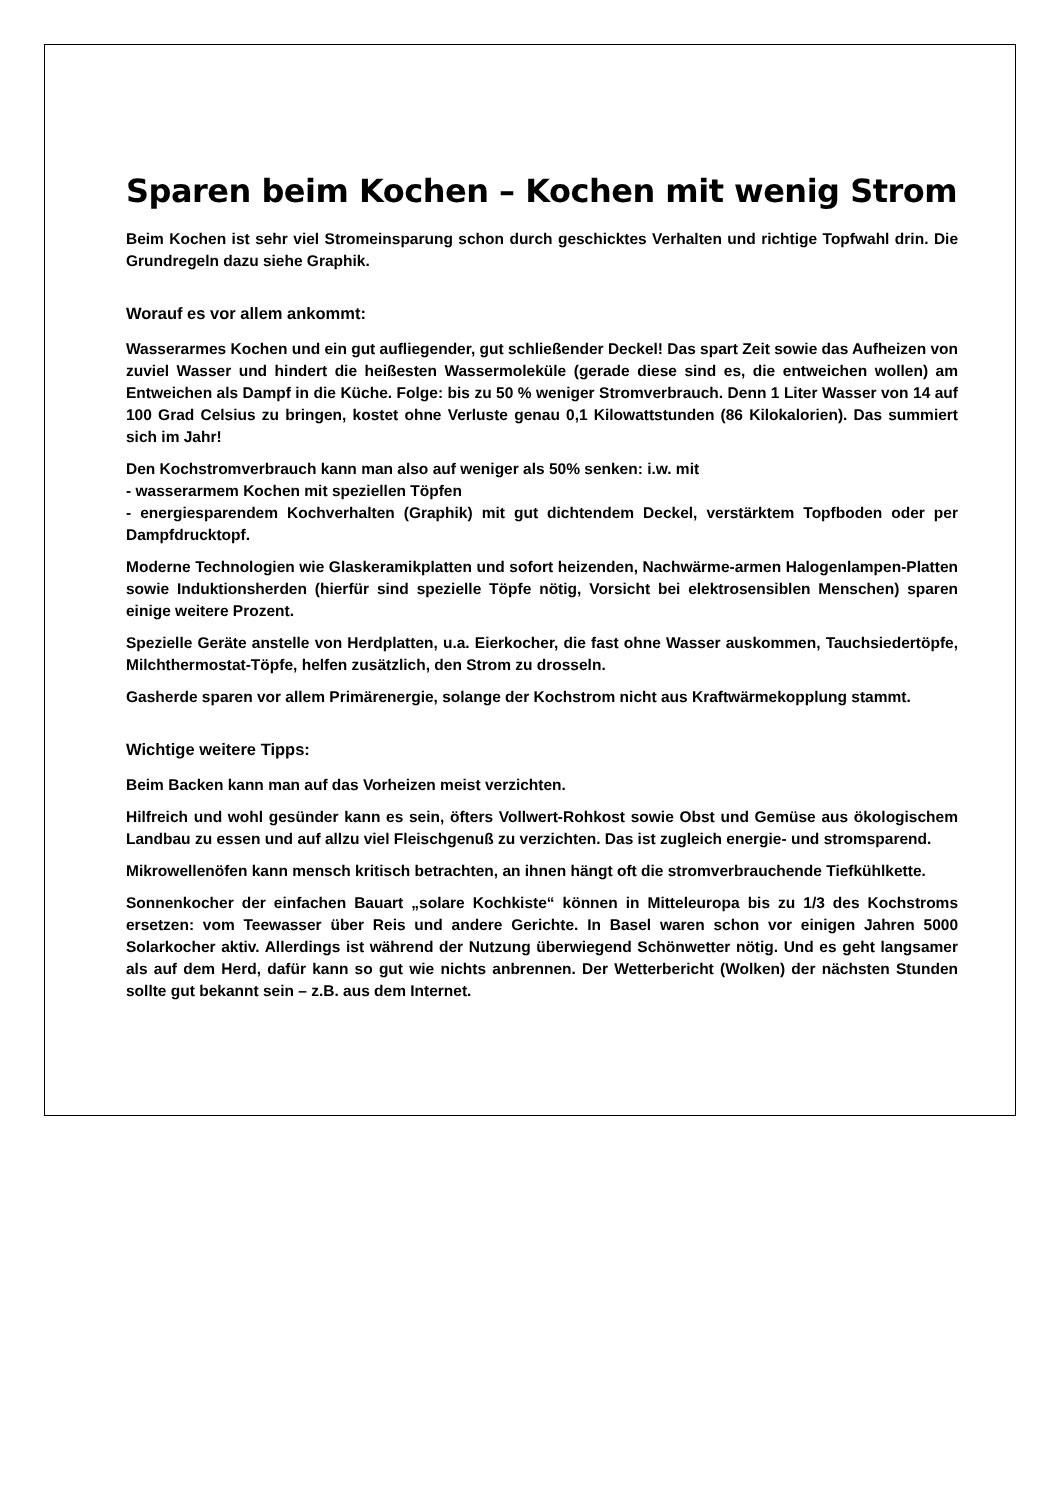Sparen beim Kochen – Kochen mit wenig Strom
Beim Kochen ist sehr viel Stromeinsparung schon durch geschicktes Verhalten und richtige Topfwahl drin. Die Grundregeln dazu siehe Graphik.
Worauf es vor allem ankommt:
Wasserarmes Kochen und ein gut aufliegender, gut schließender Deckel! Das spart Zeit sowie das Aufheizen von zuviel Wasser und hindert die heißesten Wassermoleküle (gerade diese sind es, die entweichen wollen) am Entweichen als Dampf in die Küche. Folge: bis zu 50 % weniger Stromverbrauch. Denn 1 Liter Wasser von 14 auf 100 Grad Celsius zu bringen, kostet ohne Verluste genau 0,1 Kilowattstunden (86 Kilokalorien). Das summiert sich im Jahr!
Den Kochstromverbrauch kann man also auf weniger als 50% senken: i.w. mit
- wasserarmem Kochen mit speziellen Töpfen
- energiesparendem Kochverhalten (Graphik) mit gut dichtendem Deckel, verstärktem Topfboden oder per Dampfdrucktopf.
Moderne Technologien wie Glaskeramikplatten und sofort heizenden, Nachwärme-armen Halogenlampen-Platten sowie Induktionsherden (hierfür sind spezielle Töpfe nötig, Vorsicht bei elektrosensiblen Menschen) sparen einige weitere Prozent.
Spezielle Geräte anstelle von Herdplatten, u.a. Eierkocher, die fast ohne Wasser auskommen, Tauchsiedertöpfe, Milchthermostat-Töpfe, helfen zusätzlich, den Strom zu drosseln.
Gasherde sparen vor allem Primärenergie, solange der Kochstrom nicht aus Kraftwärmekopplung stammt.
Wichtige weitere Tipps:
Beim Backen kann man auf das Vorheizen meist verzichten.
Hilfreich und wohl gesünder kann es sein, öfters Vollwert-Rohkost sowie Obst und Gemüse aus ökologischem Landbau zu essen und auf allzu viel Fleischgenuß zu verzichten. Das ist zugleich energie- und stromsparend.
Mikrowellenöfen kann mensch kritisch betrachten, an ihnen hängt oft die stromverbrauchende Tiefkühlkette.
Sonnenkocher der einfachen Bauart „solare Kochkiste“ können in Mitteleuropa bis zu 1/3 des Kochstroms ersetzen: vom Teewasser über Reis und andere Gerichte. In Basel waren schon vor einigen Jahren 5000 Solarkocher aktiv. Allerdings ist während der Nutzung überwiegend Schönwetter nötig. Und es geht langsamer als auf dem Herd, dafür kann so gut wie nichts anbrennen. Der Wetterbericht (Wolken) der nächsten Stunden sollte gut bekannt sein – z.B. aus dem Internet.